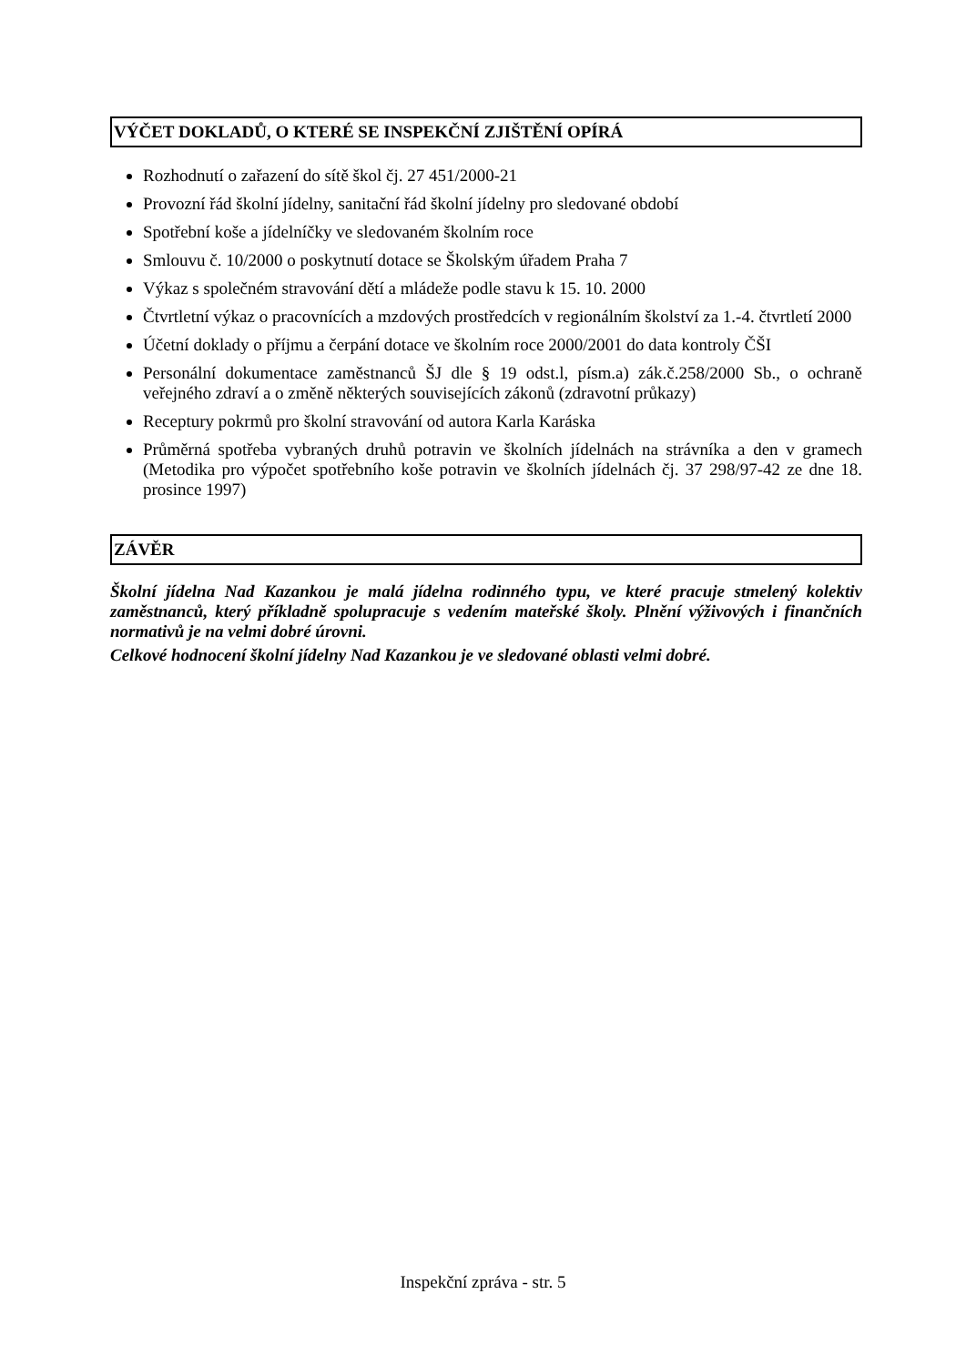VÝČET DOKLADŮ, O KTERÉ SE INSPEKČNÍ ZJIŠTĚNÍ OPÍRÁ
Rozhodnutí o zařazení do sítě škol čj. 27 451/2000-21
Provozní řád školní jídelny, sanitační řád školní jídelny pro sledované období
Spotřební koše a jídelníčky ve sledovaném školním roce
Smlouvu č. 10/2000 o poskytnutí dotace se Školským úřadem Praha 7
Výkaz s společném stravování dětí a mládeže podle stavu k 15. 10. 2000
Čtvrtletní výkaz o pracovnících a mzdových prostředcích v regionálním školství za 1.-4. čtvrtletí 2000
Účetní doklady o příjmu a čerpání dotace ve školním roce 2000/2001 do data kontroly ČŠI
Personální dokumentace zaměstnanců ŠJ dle § 19 odst.l, písm.a) zák.č.258/2000 Sb., o ochraně veřejného zdraví a o změně některých souvisejících zákonů (zdravotní průkazy)
Receptury pokrmů pro školní stravování od autora Karla Karáska
Průměrná spotřeba vybraných druhů potravin ve školních jídelnách na strávníka a den v gramech (Metodika pro výpočet spotřebního koše potravin ve školních jídelnách čj. 37 298/97-42 ze dne 18. prosince 1997)
ZÁVĚR
Školní jídelna Nad Kazankou je malá jídelna rodinného typu, ve které pracuje stmelený kolektiv zaměstnanců, který příkladně spolupracuje s vedením mateřské školy. Plnění výživových i finančních normativů je na velmi dobré úrovni.
Celkové hodnocení školní jídelny Nad Kazankou je ve sledované oblasti velmi dobré.
Inspekční zpráva - str. 5